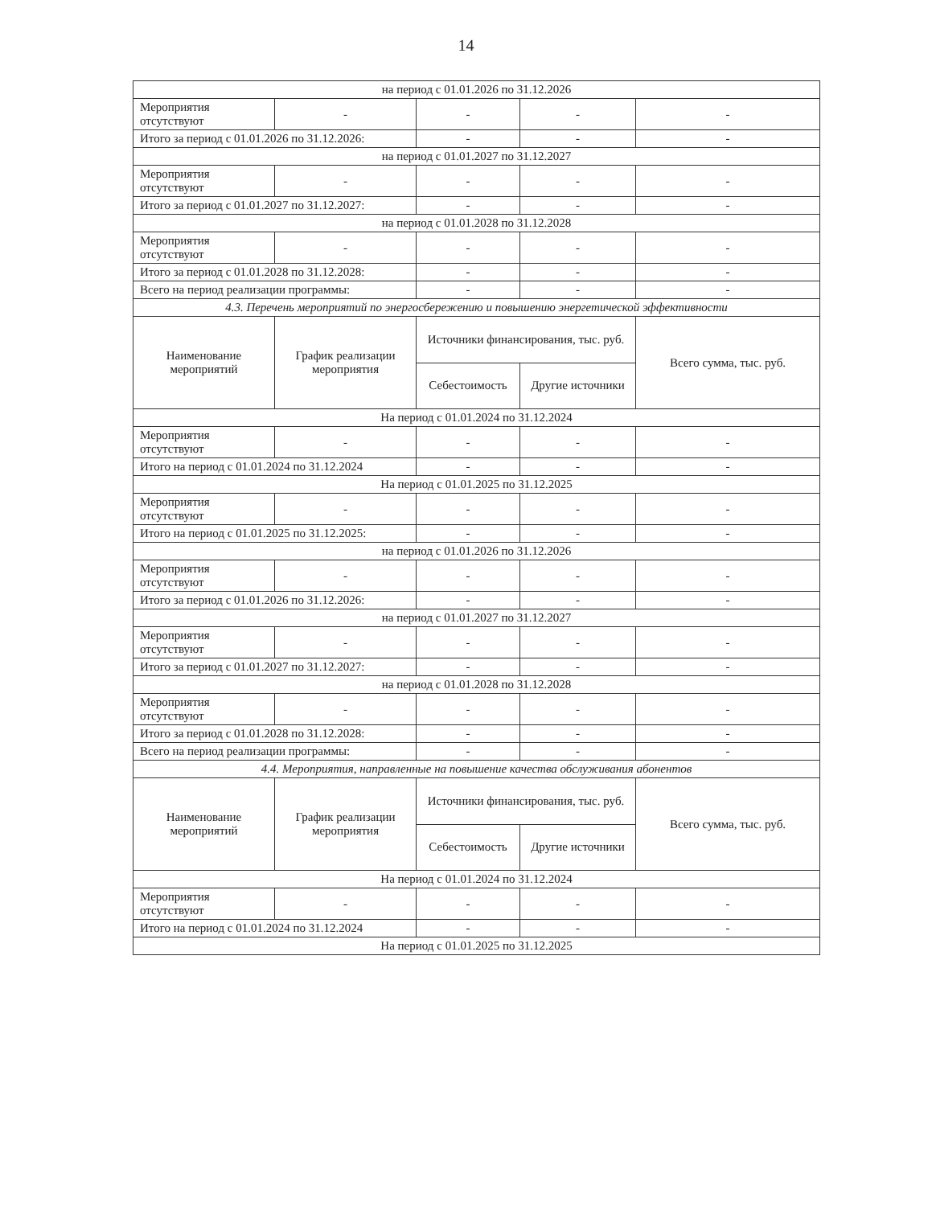14
| на период с 01.01.2026 по 31.12.2026 | | | | |
| Мероприятия отсутствуют | - | - | - | - |
| Итого за период с 01.01.2026 по 31.12.2026: | | - | - | - |
| на период с 01.01.2027 по 31.12.2027 | | | | |
| Мероприятия отсутствуют | - | - | - | - |
| Итого за период с 01.01.2027 по 31.12.2027: | | - | - | - |
| на период с 01.01.2028 по 31.12.2028 | | | | |
| Мероприятия отсутствуют | - | - | - | - |
| Итого за период с 01.01.2028 по 31.12.2028: | | - | - | - |
| Всего на период реализации программы: | | - | - | - |
| 4.3. Перечень мероприятий по энергосбережению и повышению энергетической эффективности | | | | |
| Наименование мероприятий | График реализации мероприятия | Источники финансирования, тыс. руб. | | Всего сумма, тыс. руб. |
| | | Себестоимость | Другие источники | |
| На период с 01.01.2024 по 31.12.2024 | | | | |
| Мероприятия отсутствуют | - | - | - | - |
| Итого на период с 01.01.2024 по 31.12.2024 | | - | - | - |
| На период с 01.01.2025 по 31.12.2025 | | | | |
| Мероприятия отсутствуют | - | - | - | - |
| Итого на период с 01.01.2025 по 31.12.2025: | | - | - | - |
| на период с 01.01.2026 по 31.12.2026 | | | | |
| Мероприятия отсутствуют | - | - | - | - |
| Итого за период с 01.01.2026 по 31.12.2026: | | - | - | - |
| на период с 01.01.2027 по 31.12.2027 | | | | |
| Мероприятия отсутствуют | - | - | - | - |
| Итого за период с 01.01.2027 по 31.12.2027: | | - | - | - |
| на период с 01.01.2028 по 31.12.2028 | | | | |
| Мероприятия отсутствуют | - | - | - | - |
| Итого за период с 01.01.2028 по 31.12.2028: | | - | - | - |
| Всего на период реализации программы: | | - | - | - |
| 4.4. Мероприятия, направленные на повышение качества обслуживания абонентов | | | | |
| Наименование мероприятий | График реализации мероприятия | Источники финансирования, тыс. руб. | | Всего сумма, тыс. руб. |
| | | Себестоимость | Другие источники | |
| На период с 01.01.2024 по 31.12.2024 | | | | |
| Мероприятия отсутствуют | - | - | - | - |
| Итого на период с 01.01.2024 по 31.12.2024 | | - | - | - |
| На период с 01.01.2025 по 31.12.2025 | | | | |